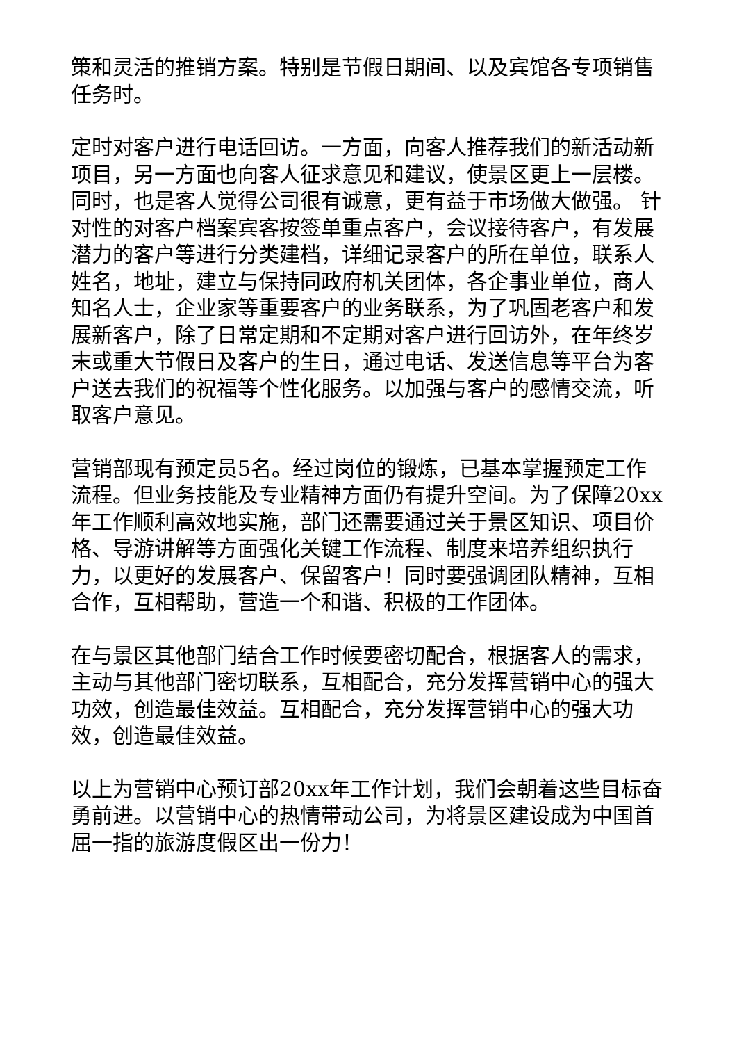策和灵活的推销方案。特别是节假日期间、以及宾馆各专项销售任务时。
定时对客户进行电话回访。一方面，向客人推荐我们的新活动新项目，另一方面也向客人征求意见和建议，使景区更上一层楼。同时，也是客人觉得公司很有诚意，更有益于市场做大做强。 针对性的对客户档案宾客按签单重点客户，会议接待客户，有发展潜力的客户等进行分类建档，详细记录客户的所在单位，联系人姓名，地址，建立与保持同政府机关团体，各企事业单位，商人知名人士，企业家等重要客户的业务联系，为了巩固老客户和发展新客户，除了日常定期和不定期对客户进行回访外，在年终岁末或重大节假日及客户的生日，通过电话、发送信息等平台为客户送去我们的祝福等个性化服务。以加强与客户的感情交流，听取客户意见。
营销部现有预定员5名。经过岗位的锻炼，已基本掌握预定工作流程。但业务技能及专业精神方面仍有提升空间。为了保障20xx年工作顺利高效地实施，部门还需要通过关于景区知识、项目价格、导游讲解等方面强化关键工作流程、制度来培养组织执行力，以更好的发展客户、保留客户！同时要强调团队精神，互相合作，互相帮助，营造一个和谐、积极的工作团体。
在与景区其他部门结合工作时候要密切配合，根据客人的需求，主动与其他部门密切联系，互相配合，充分发挥营销中心的强大功效，创造最佳效益。互相配合，充分发挥营销中心的强大功效，创造最佳效益。
以上为营销中心预订部20xx年工作计划，我们会朝着这些目标奋勇前进。以营销中心的热情带动公司，为将景区建设成为中国首屈一指的旅游度假区出一份力！